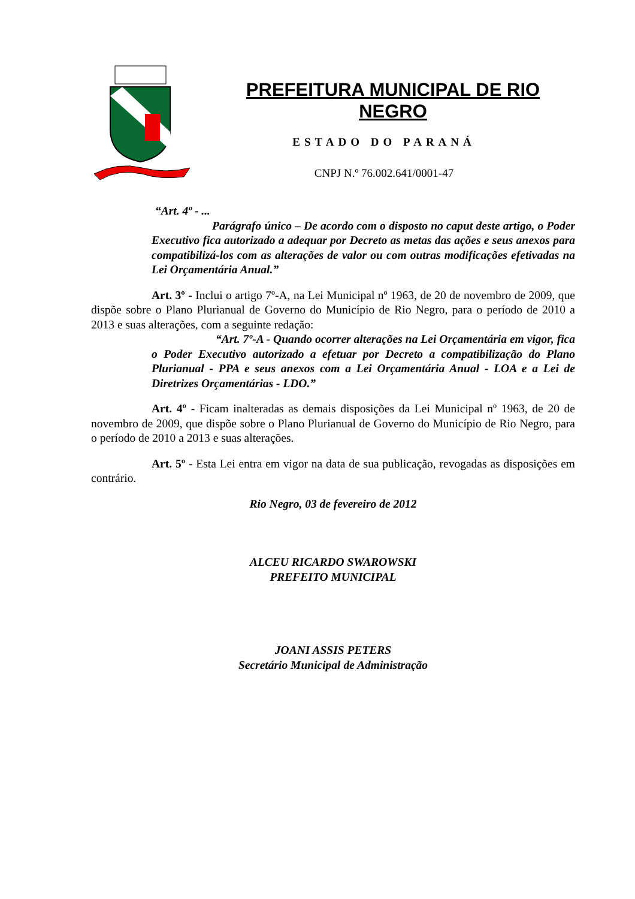PREFEITURA MUNICIPAL DE RIO NEGRO
ESTADO DO PARANÁ
CNPJ N.º 76.002.641/0001-47
“Art. 4º - ...
Parágrafo único – De acordo com o disposto no caput deste artigo, o Poder Executivo fica autorizado a adequar por Decreto as metas das ações e seus anexos para compatibilizá-los com as alterações de valor ou com outras modificações efetivadas na Lei Orçamentária Anual.”
Art. 3º - Inclui o artigo 7º-A, na Lei Municipal nº 1963, de 20 de novembro de 2009, que dispõe sobre o Plano Plurianual de Governo do Município de Rio Negro, para o período de 2010 a 2013 e suas alterações, com a seguinte redação:
“Art. 7º-A - Quando ocorrer alterações na Lei Orçamentária em vigor, fica o Poder Executivo autorizado a efetuar por Decreto a compatibilização do Plano Plurianual - PPA e seus anexos com a Lei Orçamentária Anual - LOA e a Lei de Diretrizes Orçamentárias - LDO.”
Art. 4º - Ficam inalteradas as demais disposições da Lei Municipal nº 1963, de 20 de novembro de 2009, que dispõe sobre o Plano Plurianual de Governo do Município de Rio Negro, para o período de 2010 a 2013 e suas alterações.
Art. 5º - Esta Lei entra em vigor na data de sua publicação, revogadas as disposições em contrário.
Rio Negro, 03 de fevereiro de 2012
ALCEU RICARDO SWAROWSKI
PREFEITO MUNICIPAL
JOANI ASSIS PETERS
Secretário Municipal de Administração